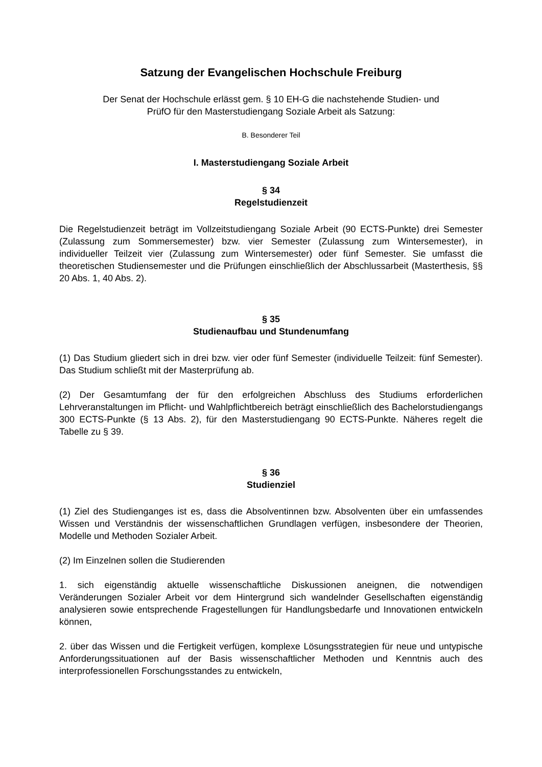Satzung der Evangelischen Hochschule Freiburg
Der Senat der Hochschule erlässt gem. § 10 EH-G die nachstehende Studien- und
PrüfO für den Masterstudiengang Soziale Arbeit als Satzung:
B. Besonderer Teil
I. Masterstudiengang Soziale Arbeit
§ 34
Regelstudienzeit
Die Regelstudienzeit beträgt im Vollzeitstudiengang Soziale Arbeit (90 ECTS-Punkte) drei Semester (Zulassung zum Sommersemester) bzw. vier Semester (Zulassung zum Wintersemester), in individueller Teilzeit vier (Zulassung zum Wintersemester) oder fünf Semester. Sie umfasst die theoretischen Studiensemester und die Prüfungen einschließlich der Abschlussarbeit (Masterthesis, §§ 20 Abs. 1, 40 Abs. 2).
§ 35
Studienaufbau und Stundenumfang
(1) Das Studium gliedert sich in drei bzw. vier oder fünf Semester (individuelle Teilzeit: fünf Semester). Das Studium schließt mit der Masterprüfung ab.
(2) Der Gesamtumfang der für den erfolgreichen Abschluss des Studiums erforderlichen Lehrveranstaltungen im Pflicht- und Wahlpflichtbereich beträgt einschließlich des Bachelorstudiengangs 300 ECTS-Punkte (§ 13 Abs. 2), für den Masterstudiengang 90 ECTS-Punkte. Näheres regelt die Tabelle zu § 39.
§ 36
Studienziel
(1) Ziel des Studienganges ist es, dass die Absolventinnen bzw. Absolventen über ein umfassendes Wissen und Verständnis der wissenschaftlichen Grundlagen verfügen, insbesondere der Theorien, Modelle und Methoden Sozialer Arbeit.
(2) Im Einzelnen sollen die Studierenden
1. sich eigenständig aktuelle wissenschaftliche Diskussionen aneignen, die notwendigen Veränderungen Sozialer Arbeit vor dem Hintergrund sich wandelnder Gesellschaften eigenständig analysieren sowie entsprechende Fragestellungen für Handlungsbedarfe und Innovationen entwickeln können,
2. über das Wissen und die Fertigkeit verfügen, komplexe Lösungsstrategien für neue und untypische Anforderungssituationen auf der Basis wissenschaftlicher Methoden und Kenntnis auch des interprofessionellen Forschungsstandes zu entwickeln,